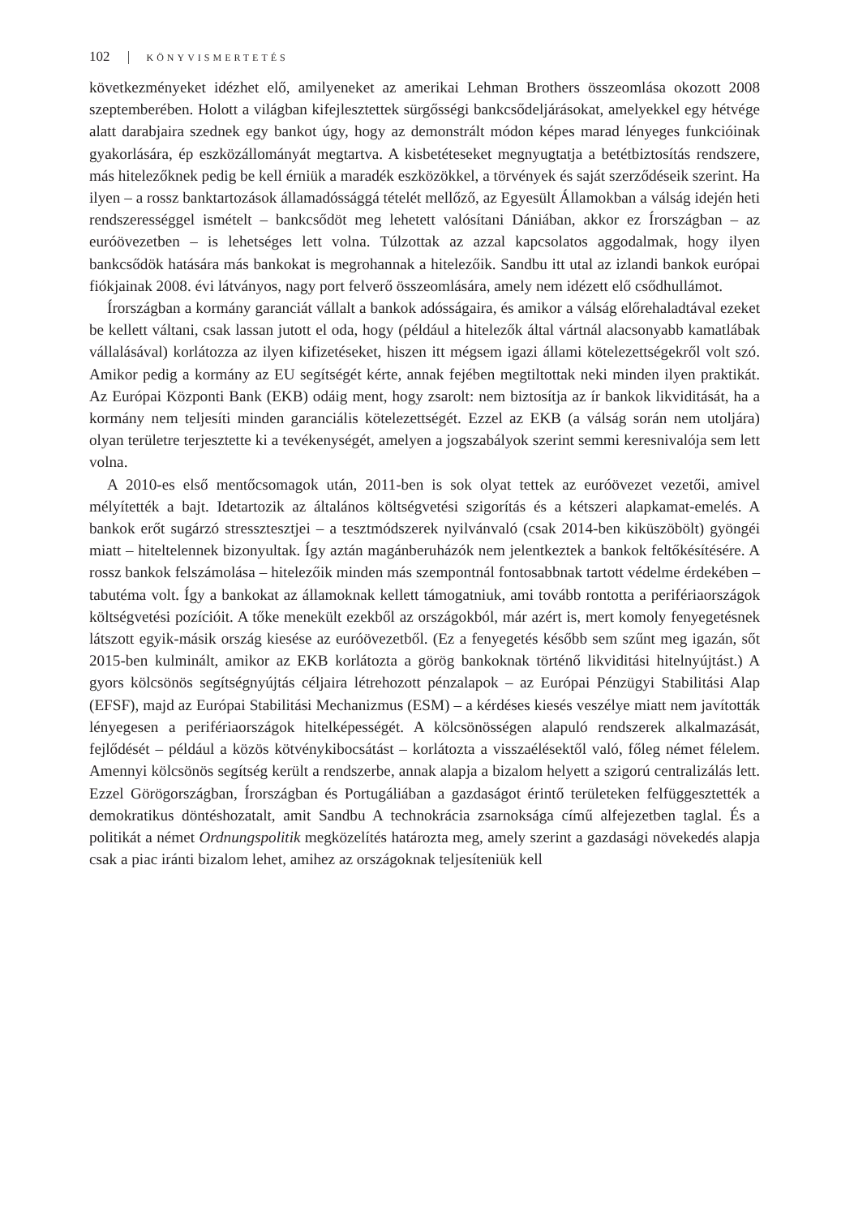102 KÖNYVISMERTETÉS
következményeket idézhet elő, amilyeneket az amerikai Lehman Brothers összeomlása okozott 2008 szeptemberében. Holott a világban kifejlesztettek sürgősségi bankcsődeljárásokat, amelyekkel egy hétvége alatt darabjaira szednek egy bankot úgy, hogy az demonstrált módon képes marad lényeges funkcióinak gyakorlására, ép eszközállományát megtartva. A kisbetéteseket megnyugtatja a betétbiztosítás rendszere, más hitelezőknek pedig be kell érniük a maradék eszközökkel, a törvények és saját szerződéseik szerint. Ha ilyen – a rossz banktartozások államadóssággá tételét mellőző, az Egyesült Államokban a válság idején heti rendszerességgel ismételt – bankcsődöt meg lehetett valósítani Dániában, akkor ez Írországban – az euróövezetben – is lehetséges lett volna. Túlzottak az azzal kapcsolatos aggodalmak, hogy ilyen bankcsődök hatására más bankokat is megrohannak a hitelezőik. Sandbu itt utal az izlandi bankok európai fiókjainak 2008. évi látványos, nagy port felverő összeomlására, amely nem idézett elő csődhullámot.
Írországban a kormány garanciát vállalt a bankok adósságaira, és amikor a válság előrehaladtával ezeket be kellett váltani, csak lassan jutott el oda, hogy (például a hitelezők által vártnál alacsonyabb kamatlábak vállalásával) korlátozza az ilyen kifizetéseket, hiszen itt mégsem igazi állami kötelezettségekről volt szó. Amikor pedig a kormány az EU segítségét kérte, annak fejében megtiltottak neki minden ilyen praktikát. Az Európai Központi Bank (EKB) odáig ment, hogy zsarolt: nem biztosítja az ír bankok likviditását, ha a kormány nem teljesíti minden garanciális kötelezettségét. Ezzel az EKB (a válság során nem utoljára) olyan területre terjesztette ki a tevékenységét, amelyen a jogszabályok szerint semmi keresnivalója sem lett volna.
A 2010-es első mentőcsomagok után, 2011-ben is sok olyat tettek az euróövezet vezetői, amivel mélyítették a bajt. Idetartozik az általános költségvetési szigorítás és a kétszeri alapkamat-emelés. A bankok erőt sugárzó stressztesztjei – a tesztmódszerek nyilvánvaló (csak 2014-ben kiküszöbölt) gyöngéi miatt – hiteltelennek bizonyultak. Így aztán magánberuházók nem jelentkeztek a bankok feltőkésítésére. A rossz bankok felszámolása – hitelezőik minden más szempontnál fontosabbnak tartott védelme érdekében – tabutéma volt. Így a bankokat az államoknak kellett támogatniuk, ami tovább rontotta a perifériaországok költségvetési pozícióit. A tőke menekült ezekből az országokból, már azért is, mert komoly fenyegetésnek látszott egyik-másik ország kiesése az euróövezetből. (Ez a fenyegetés később sem szűnt meg igazán, sőt 2015-ben kulminált, amikor az EKB korlátozta a görög bankoknak történő likviditási hitelnyújtást.) A gyors kölcsönös segítségnyújtás céljaira létrehozott pénzalapok – az Európai Pénzügyi Stabilitási Alap (EFSF), majd az Európai Stabilitási Mechanizmus (ESM) – a kérdéses kiesés veszélye miatt nem javították lényegesen a perifériaországok hitelképességét. A kölcsönösségen alapuló rendszerek alkalmazását, fejlődését – például a közös kötvénykibocsátást – korlátozta a visszaélésektől való, főleg német félelem. Amennyi kölcsönös segítség került a rendszerbe, annak alapja a bizalom helyett a szigorú centralizálás lett. Ezzel Görögországban, Írországban és Portugáliában a gazdaságot érintő területeken felfüggesztették a demokratikus döntéshozatalt, amit Sandbu A technokrácia zsarnoksága című alfejezetben taglal. És a politikát a német Ordnungspolitik megközelítés határozta meg, amely szerint a gazdasági növekedés alapja csak a piac iránti bizalom lehet, amihez az országoknak teljesíteniük kell